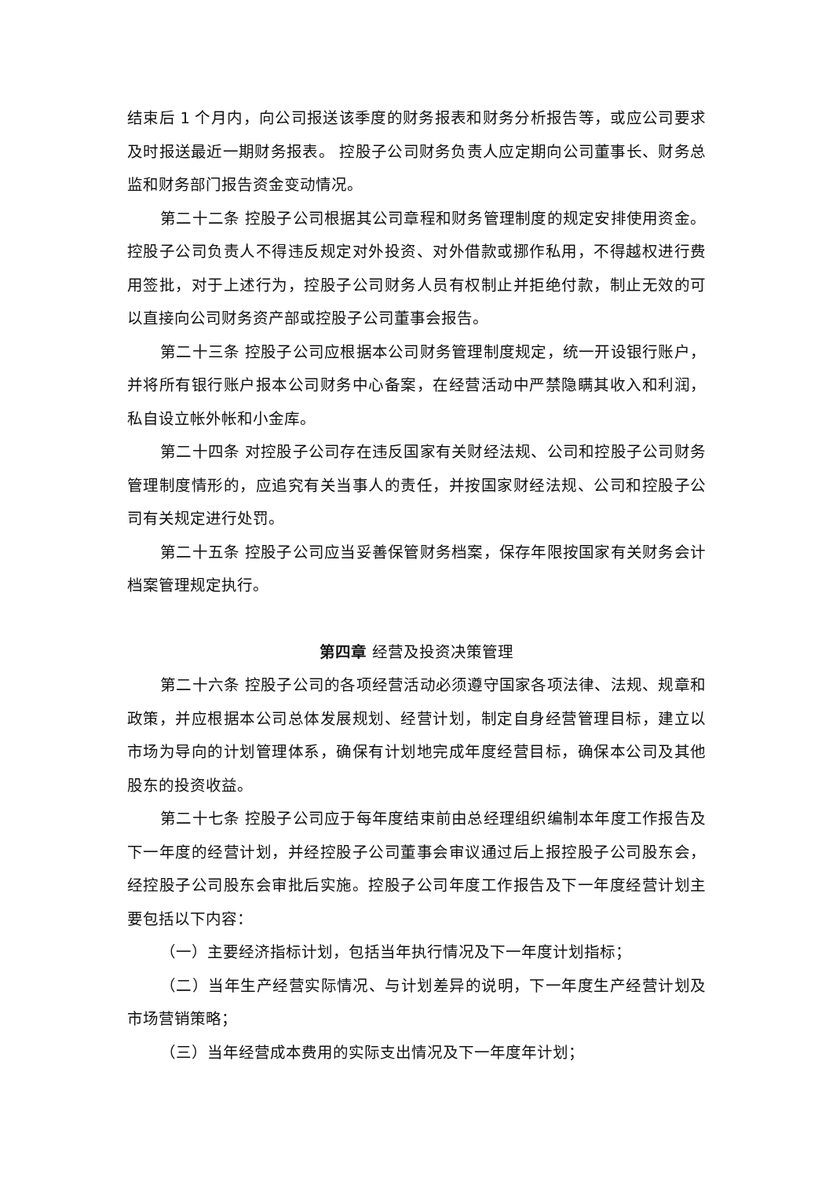结束后 1 个月内，向公司报送该季度的财务报表和财务分析报告等，或应公司要求及时报送最近一期财务报表。 控股子公司财务负责人应定期向公司董事长、财务总监和财务部门报告资金变动情况。
第二十二条 控股子公司根据其公司章程和财务管理制度的规定安排使用资金。控股子公司负责人不得违反规定对外投资、对外借款或挪作私用，不得越权进行费用签批，对于上述行为，控股子公司财务人员有权制止并拒绝付款，制止无效的可以直接向公司财务资产部或控股子公司董事会报告。
第二十三条 控股子公司应根据本公司财务管理制度规定，统一开设银行账户，并将所有银行账户报本公司财务中心备案，在经营活动中严禁隐瞒其收入和利润，私自设立帐外帐和小金库。
第二十四条 对控股子公司存在违反国家有关财经法规、公司和控股子公司财务管理制度情形的，应追究有关当事人的责任，并按国家财经法规、公司和控股子公司有关规定进行处罚。
第二十五条 控股子公司应当妥善保管财务档案，保存年限按国家有关财务会计档案管理规定执行。
第四章 经营及投资决策管理
第二十六条 控股子公司的各项经营活动必须遵守国家各项法律、法规、规章和政策，并应根据本公司总体发展规划、经营计划，制定自身经营管理目标，建立以市场为导向的计划管理体系，确保有计划地完成年度经营目标，确保本公司及其他股东的投资收益。
第二十七条 控股子公司应于每年度结束前由总经理组织编制本年度工作报告及下一年度的经营计划，并经控股子公司董事会审议通过后上报控股子公司股东会，经控股子公司股东会审批后实施。控股子公司年度工作报告及下一年度经营计划主要包括以下内容：
（一）主要经济指标计划，包括当年执行情况及下一年度计划指标；
（二）当年生产经营实际情况、与计划差异的说明，下一年度生产经营计划及市场营销策略；
（三）当年经营成本费用的实际支出情况及下一年度年计划；